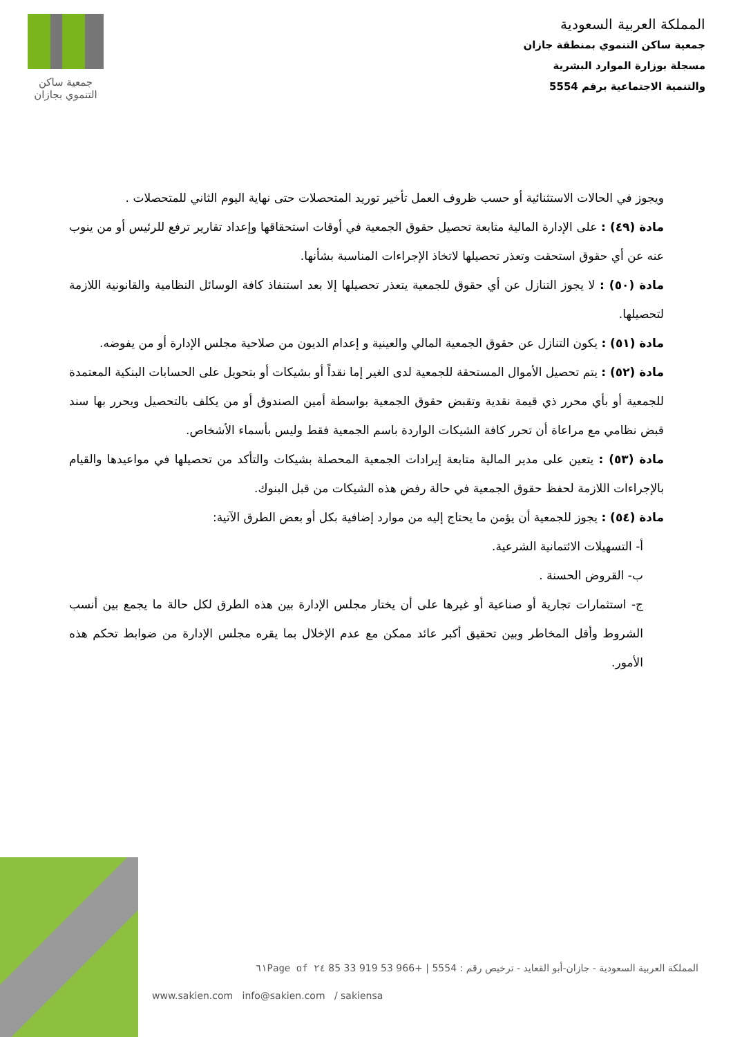جمعية ساكن
التنموي بجازان
المملكة العربية السعودية
جمعية ساكن التنموي بمنطقة جازان
مسجلة بوزارة الموارد البشرية
والتنمية الاجتماعية برقم 5554
ويجوز في الحالات الاستثنائية أو حسب ظروف العمل تأخير توريد المتحصلات حتى نهاية اليوم الثاني للمتحصلات .
مادة (٤٩) : على الإدارة المالية متابعة تحصيل حقوق الجمعية في أوقات استحقاقها وإعداد تقارير ترفع للرئيس أو من ينوب عنه عن أي حقوق استحقت وتعذر تحصيلها لاتخاذ الإجراءات المناسبة بشأنها.
مادة (٥٠) : لا يجوز التنازل عن أي حقوق للجمعية يتعذر تحصيلها إلا بعد استنفاذ كافة الوسائل النظامية والقانونية اللازمة لتحصيلها.
مادة (٥١) : يكون التنازل عن حقوق الجمعية المالي والعينية و إعدام الديون من صلاحية مجلس الإدارة أو من يفوضه.
مادة (٥٢) : يتم تحصيل الأموال المستحقة للجمعية لدى الغير إما نقداً أو بشيكات أو بتحويل على الحسابات البنكية المعتمدة للجمعية أو بأي محرر ذي قيمة نقدية وتقبض حقوق الجمعية بواسطة أمين الصندوق أو من يكلف بالتحصيل ويحرر بها سند قبض نظامي مع مراعاة أن تحرر كافة الشيكات الواردة باسم الجمعية فقط وليس بأسماء الأشخاص.
مادة (٥٣) : يتعين على مدير المالية متابعة إيرادات الجمعية المحصلة بشيكات والتأكد من تحصيلها في مواعيدها والقيام بالإجراءات اللازمة لحفظ حقوق الجمعية في حالة رفض هذه الشيكات من قبل البنوك.
مادة (٥٤) : يجوز للجمعية أن يؤمن ما يحتاج إليه من موارد إضافية بكل أو بعض الطرق الآتية:
أ- التسهيلات الائتمانية الشرعية.
ب- القروض الحسنة .
ج- استثمارات تجارية أو صناعية أو غيرها على أن يختار مجلس الإدارة بين هذه الطرق لكل حالة ما يجمع بين أنسب الشروط وأقل المخاطر وبين تحقيق أكبر عائد ممكن مع عدم الإخلال بما يقره مجلس الإدارة من ضوابط تحكم هذه الأمور.
المملكة العربية السعودية - جازان-أبو القعايد - ترخيص رقم : 5554 | +966 53 919 33 85 ٢٤ of ٦١Page
www.sakien.com info@sakien.com / sakiensa